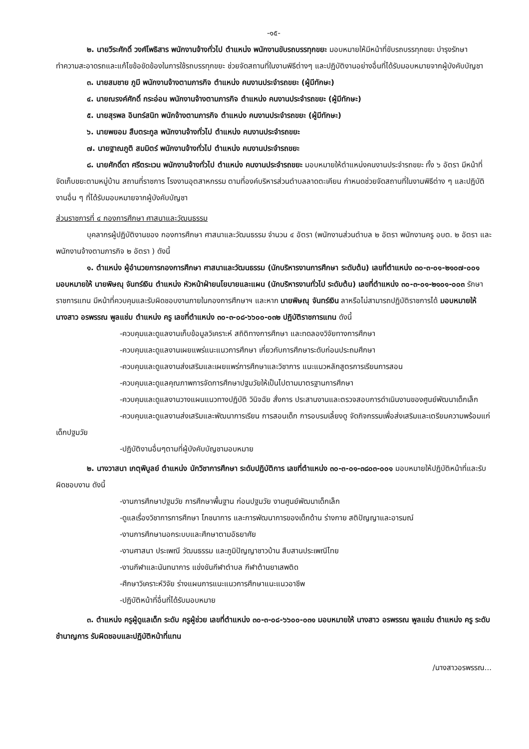-๑๕-
๒. นายวีระศักดิ์ วงศ์โพธิสาร พนักงานจ้างทั่วไป ตำแหน่ง พนักงานขับรถบรรทุกขยะ มอบหมายให้มีหน้าที่ขับรถบรรทุกขยะ บำรุงรักษา ทำความสะอาดรถและแก้ไขข้อขัดข้องในการใช้รถบรรทุกขยะ ช่วยจัดสถานที่ในงานพิธีต่างๆ และปฏิบัติงานอย่างอื่นที่ได้รับมอบหมายจากผู้บังคับบัญชา
๓. นายสมชาย ภูมี พนักงานจ้างตามภารกิจ ตำแหน่ง คนงานประจำรถขยะ (ผู้มีทักษะ)
๔. นายณรงค์ศักดิ์ กระอ่อน พนักงานจ้างตามภารกิจ ตำแหน่ง คนงานประจำรถขยะ (ผู้มีทักษะ)
๕. นายสุรพล อินทร์สนิท พนักจ้างตามภารกิจ ตำแหน่ง คนงานประจำรถขยะ (ผู้มีทักษะ)
๖. นายพยอม สืบตระกูล พนักงานจ้างทั่วไป ตำแหน่ง คนงานประจำรถขยะ
๗. นายฐาณภูติ สมมิตร์ พนักงานจ้างทั่วไป ตำแหน่ง คนงานประจำรถขยะ
๘. นายศักดิ์ดา ศรีตระเวน พนักงานจ้างทั่วไป ตำแหน่ง คนงานประจำรถขยะ มอบหมายให้ตำแหน่งคนงานประจำรถขยะ ทั้ง ๖ อัตรา มีหน้าที่ จัดเก็บขยะตามหมู่บ้าน สถานที่ราชการ โรงงานอุตสาหกรรม ตามที่องค์บริหารส่วนตำบลลาดตะเคียน กำหนดช่วยจัดสถานที่ในงานพิธีต่าง ๆ และปฏิบัติงานอื่น ๆ ที่ได้รับมอบหมายจากผู้บังคับบัญชา
ส่วนราชการที่ ๔ กองการศึกษา ศาสนาและวัฒนธรรม
บุคลากรผู้ปฏิบัติงานของ กองการศึกษา ศาสนาและวัฒนธรรม จำนวน ๔ อัตรา (พนักงานส่วนตำบล ๒ อัตรา พนักงานครู อบต. ๒ อัตรา และพนักงานจ้างตามภารกิจ ๒ อัตรา ) ดังนี้
๑. ตำแหน่ง ผู้อำนวยการกองการศึกษา ศาสนาและวัฒนธรรม (นักบริหารงานการศึกษา ระดับต้น) เลขที่ตำแหน่ง ๓๐-๓-๐๑-๒๑๐๗-๐๐๑ มอบหมายให้ นายพิษณุ จันทร์เงิน ตำแหน่ง หัวหน้าฝ่ายนโยบายและแผน (นักบริหารงานทั่วไป ระดับต้น) เลขที่ตำแหน่ง ๓๐-๓-๐๑-๒๑๐๑-๐๐๓ รักษาราชการแทน มีหน้าที่ควบคุมและรับผิดชอบงานภายในกองการศึกษาฯ และหาก นายพิษณุ จันทร์เงิน ลาหรือไม่สามารถปฏิบัติราชการได้ มอบหมายให้ นางสาว อรพรรณ พูลแช่ม ตำแหน่ง ครู เลขที่ตำแหน่ง ๓๐-๓-๐๘-๖๖๐๐-๐๓๒ ปฏิบัติราชการแทน ดังนี้
-ควบคุมและดูแลงานเก็บข้อมูลวิเคราะห์ สถิติทางการศึกษา และทดลองวิจัยทางการศึกษา
-ควบคุมและดูแลงานเผยแพร่แนะแนวการศึกษา เกี่ยวกับการศึกษาระดับก่อนประถมศึกษา
-ควบคุมและดูแลงานส่งเสริมและเผยแพร่การศึกษาและวิชาการ แนะแนวหลักสูตรการเรียนการสอน
-ควบคุมและดูแลคุณภาพการจัดการศึกษาปฐมวัยให้เป็นไปตามมาตรฐานการศึกษา
-ควบคุมและดูแลงานวางแผนแนวทางปฏิบัติ วินิจฉัย สั่งการ ประสานงานและตรวจสอบการดำเนินงานของศูนย์พัฒนาเด็กเล็ก
-ควบคุมและดูแลงานส่งเสริมและพัฒนาการเรียน การสอนเด็ก การอบรมเลี้ยงดู จัดกิจกรรมเพื่อส่งเสริมและเตรียมความพร้อมแก่เด็กปฐมวัย
-ปฏิบัติงานอื่นๆตามที่ผู้บังคับบัญชามอบหมาย
๒. นางวาสนา เกตุพิบูลย์ ตำแหน่ง นักวิชาการศึกษา ระดับปฏิบัติการ เลขที่ตำแหน่ง ๓๐-๓-๐๑-๓๘๐๓-๐๐๑ มอบหมายให้ปฏิบัติหน้าที่และรับผิดชอบงาน ดังนี้
-งานการศึกษาปฐมวัย การศึกษาพื้นฐาน ก่อนปฐมวัย งานศูนย์พัฒนาเด็กเล็ก
-ดูแลเรื่องวิชาการการศึกษา โภชนาการ และการพัฒนาการของเด็กด้าน ร่างกาย สติปัญญาและอารมณ์
-งานการศึกษานอกระบบและศึกษาตามอัธยาศัย
-งานศาสนา ประเพณี วัฒนธรรม และภูมิปัญญาชาวบ้าน สืบสานประเพณีไทย
-งานกีฬาและนันทนาการ แข่งขันกีฬาตำบล กีฬาต้านยาเสพติด
-ศึกษาวิเคราะห์วิจัย ร่างแผนการแนะแนวการศึกษาแนะแนวอาชีพ
-ปฏิบัติหน้าที่อื่นที่ได้รับมอบหมาย
๓. ตำแหน่ง ครูผู้ดูแลเด็ก ระดับ ครูผู้ช่วย เลขที่ตำแหน่ง ๓๐-๓-๐๘-๖๖๐๐-๐๓๑ มอบหมายให้ นางสาว อรพรรณ พูลแช่ม ตำแหน่ง ครู ระดับชำนาญการ รับผิดชอบและปฏิบัติหน้าที่แทน
/นางสาวอรพรรณ...